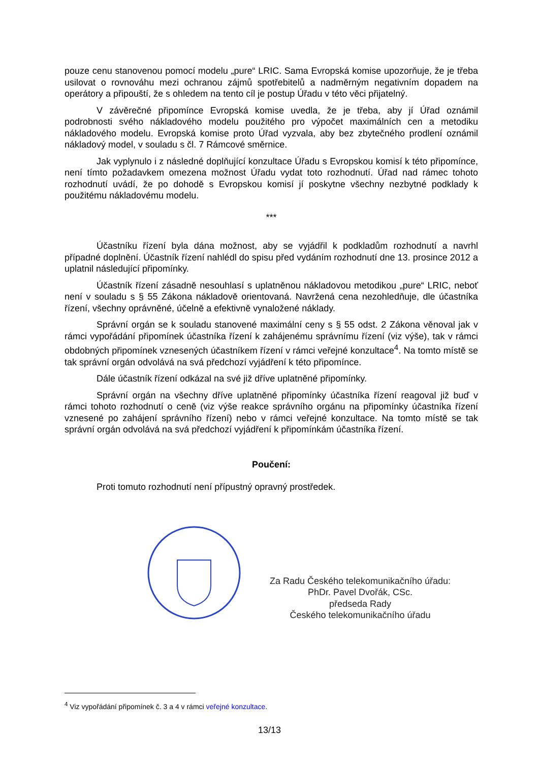pouze cenu stanovenou pomocí modelu „pure“ LRIC. Sama Evropská komise upozorňuje, že je třeba usilovat o rovnováhu mezi ochranou zájmů spotřebitelů a nadměrným negativním dopadem na operátory a připouští, že s ohledem na tento cíl je postup Úřadu v této věci přijatelný.
V závěrečné připomínce Evropská komise uvedla, že je třeba, aby jí Úřad oznámil podrobnosti svého nákladového modelu použitého pro výpočet maximálních cen a metodiku nákladového modelu. Evropská komise proto Úřad vyzvala, aby bez zbytečného prodlení oznámil nákladový model, v souladu s čl. 7 Rámcové směrnice.
Jak vyplynulo i z následné doplňující konzultace Úřadu s Evropskou komisí k této připomínce, není tímto požadavkem omezena možnost Úřadu vydat toto rozhodnutí. Úřad nad rámec tohoto rozhodnutí uvádí, že po dohodě s Evropskou komisí jí poskytne všechny nezbytné podklady k použitému nákladovému modelu.
***
Účastníku řízení byla dána možnost, aby se vyjádřil k podkladům rozhodnutí a navrhl případné doplnění. Účastník řízení nahlédl do spisu před vydáním rozhodnutí dne 13. prosince 2012 a uplatnil následující připomínky.
Účastník řízení zásadně nesouhlasí s uplatněnou nákladovou metodikou „pure“ LRIC, neboť není v souladu s § 55 Zákona nákladově orientovaná. Navržená cena nezohledňuje, dle účastníka řízení, všechny oprávněné, účelně a efektivně vynaložené náklady.
Správní orgán se k souladu stanovené maximální ceny s § 55 odst. 2 Zákona věnoval jak v rámci vypořádání připomínek účastníka řízení k zahájenému správnímu řízení (viz výše), tak v rámci obdobných připomínek vznesených účastníkem řízení v rámci veřejné konzultace<sup>4</sup>. Na tomto místě se tak správní orgán odvolává na svá předchozí vyjádření k této připomínce.
Dále účastník řízení odkázal na své již dříve uplatněné připomínky.
Správní orgán na všechny dříve uplatněné připomínky účastníka řízení reagoval již buď v rámci tohoto rozhodnutí o ceně (viz výše reakce správního orgánu na připomínky účastníka řízení vznesené po zahájení správního řízení) nebo v rámci veřejné konzultace. Na tomto místě se tak správní orgán odvolává na svá předchozí vyjádření k připomínkám účastníka řízení.
Poučení:
Proti tomuto rozhodnutí není přípustný opravný prostředek.
Za Radu Českého telekomunikačního úřadu:
PhDr. Pavel Dvořák, CSc.
předseda Rady
Českého telekomunikačního úřadu
<sup>4</sup> Viz vypořádání připomínek č. 3 a 4 v rámci veřejné konzultace.
13/13